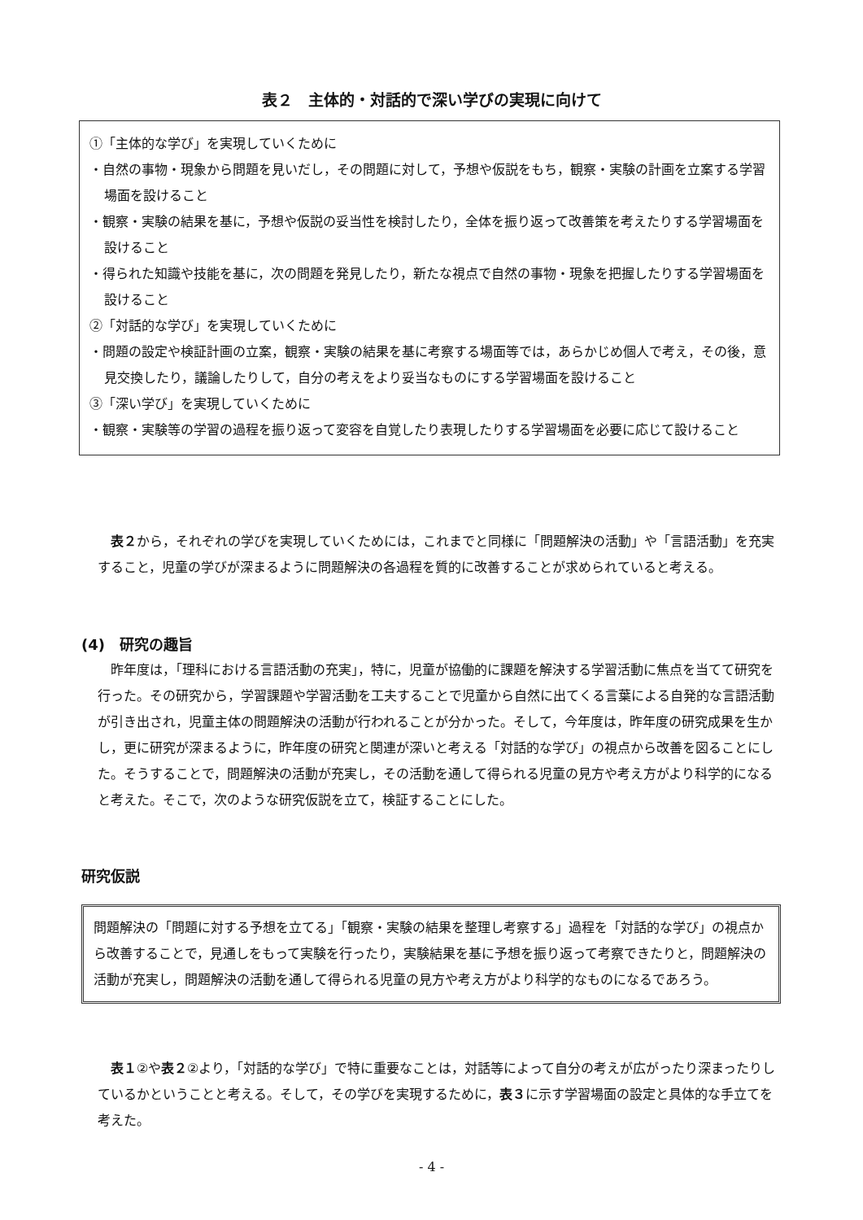表２　主体的・対話的で深い学びの実現に向けて
①「主体的な学び」を実現していくために
・自然の事物・現象から問題を見いだし，その問題に対して，予想や仮説をもち，観察・実験の計画を立案する学習場面を設けること
・観察・実験の結果を基に，予想や仮説の妥当性を検討したり，全体を振り返って改善策を考えたりする学習場面を設けること
・得られた知識や技能を基に，次の問題を発見したり，新たな視点で自然の事物・現象を把握したりする学習場面を設けること
②「対話的な学び」を実現していくために
・問題の設定や検証計画の立案，観察・実験の結果を基に考察する場面等では，あらかじめ個人で考え，その後，意見交換したり，議論したりして，自分の考えをより妥当なものにする学習場面を設けること
③「深い学び」を実現していくために
・観察・実験等の学習の過程を振り返って変容を自覚したり表現したりする学習場面を必要に応じて設けること
　表２から，それぞれの学びを実現していくためには，これまでと同様に「問題解決の活動」や「言語活動」を充実すること，児童の学びが深まるように問題解決の各過程を質的に改善することが求められていると考える。
(4)　研究の趣旨
　昨年度は，「理科における言語活動の充実」，特に，児童が協働的に課題を解決する学習活動に焦点を当てて研究を行った。その研究から，学習課題や学習活動を工夫することで児童から自然に出てくる言葉による自発的な言語活動が引き出され，児童主体の問題解決の活動が行われることが分かった。そして，今年度は，昨年度の研究成果を生かし，更に研究が深まるように，昨年度の研究と関連が深いと考える「対話的な学び」の視点から改善を図ることにした。そうすることで，問題解決の活動が充実し，その活動を通して得られる児童の見方や考え方がより科学的になると考えた。そこで，次のような研究仮説を立て，検証することにした。
研究仮説
問題解決の「問題に対する予想を立てる」「観察・実験の結果を整理し考察する」過程を「対話的な学び」の視点から改善することで，見通しをもって実験を行ったり，実験結果を基に予想を振り返って考察できたりと，問題解決の活動が充実し，問題解決の活動を通して得られる児童の見方や考え方がより科学的なものになるであろう。
　表１②や表２②より，「対話的な学び」で特に重要なことは，対話等によって自分の考えが広がったり深まったりしているかということと考える。そして，その学びを実現するために，表３に示す学習場面の設定と具体的な手立てを考えた。
- 4 -